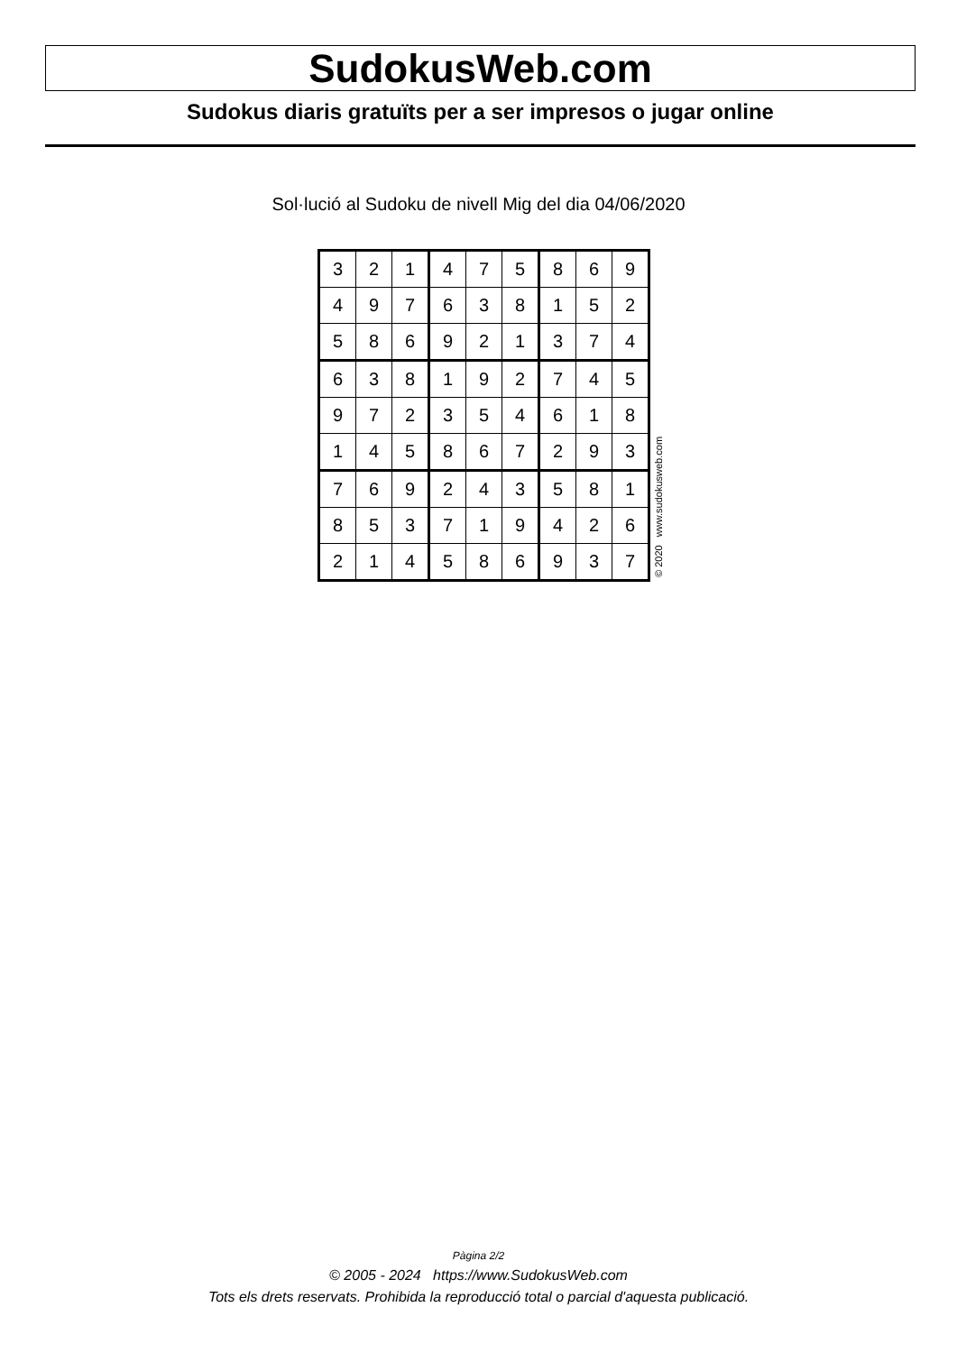SudokusWeb.com
Sudokus diaris gratuïts per a ser impresos o jugar online
Sol·lució al Sudoku de nivell Mig del dia 04/06/2020
| 3 | 2 | 1 | 4 | 7 | 5 | 8 | 6 | 9 |
| 4 | 9 | 7 | 6 | 3 | 8 | 1 | 5 | 2 |
| 5 | 8 | 6 | 9 | 2 | 1 | 3 | 7 | 4 |
| 6 | 3 | 8 | 1 | 9 | 2 | 7 | 4 | 5 |
| 9 | 7 | 2 | 3 | 5 | 4 | 6 | 1 | 8 |
| 1 | 4 | 5 | 8 | 6 | 7 | 2 | 9 | 3 |
| 7 | 6 | 9 | 2 | 4 | 3 | 5 | 8 | 1 |
| 8 | 5 | 3 | 7 | 1 | 9 | 4 | 2 | 6 |
| 2 | 1 | 4 | 5 | 8 | 6 | 9 | 3 | 7 |
© 2020 www.sudokusweb.com
Pàgina 2/2
© 2005 - 2024 https://www.SudokusWeb.com
Tots els drets reservats. Prohibida la reproducció total o parcial d'aquesta publicació.